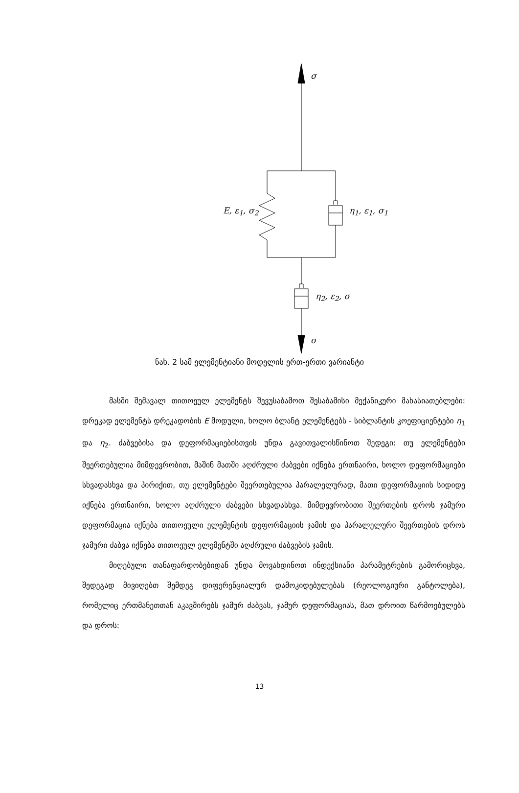σ
E, ε<sub>1</sub>, σ<sub>2</sub> η<sub>1</sub>, ε<sub>1</sub>, σ<sub>1</sub>
η<sub>2</sub>, ε<sub>2</sub>, σ
σ
ნახ. 2 სამ ელემენტიანი მოდელის ერთ-ერთი ვარიანტი
მასში შემავალ თითოეულ ელემენტს შევუსაბამოთ შესაბამისი მექანიკური მახასიათებლები: დრეკად ელემენტს დრეკადობის E მოდული, ხოლო ბლანტ ელემენტებს - სიბლანტის კოეფიციენტები η<sub>1</sub> და η<sub>2</sub>. ძაბვებისა და დეფორმაციებისთვის უნდა გავითვალისწინოთ შედეგი: თუ ელემენტები შეერთებულია მიმდევრობით, მაშინ მათში აღძრული ძაბვები იქნება ერთნაირი, ხოლო დეფორმაციები სხვადასხვა და პირიქით, თუ ელემენტები შეერთებულია პარალელურად, მათი დეფორმაციის სიდიდე იქნება ერთნაირი, ხოლო აღძრული ძაბვები სხვადასხვა. მიმდევრობითი შეერთების დროს ჯამური დეფორმაცია იქნება თითოეული ელემენტის დეფორმაციის ჯამის და პარალელური შეერთების დროს ჯამური ძაბვა იქნება თითოეულ ელემენტში აღძრული ძაბვების ჯამის.
მიღებული თანაფარდობებიდან უნდა მოვახდინოთ ინდექსიანი პარამეტრების გამორიცხვა, შედეგად მივიღებთ შემდეგ დიფერენციალურ დამოკიდებულებას (რეოლოგიური განტოლება), რომელიც ერთმანეთთან აკავშირებს ჯამურ ძაბვას, ჯამურ დეფორმაციას, მათ დროით წარმოებულებს და დროს:
13